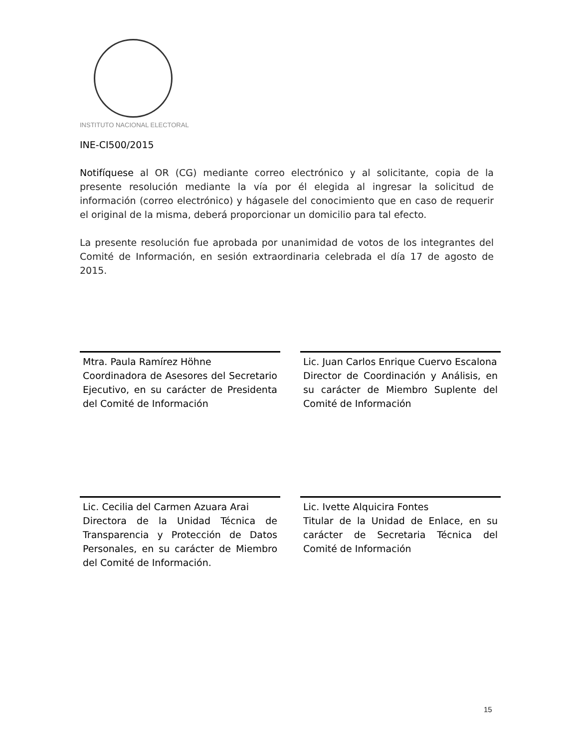INSTITUTO NACIONAL ELECTORAL
INE-CI500/2015
Notifíquese al OR (CG) mediante correo electrónico y al solicitante, copia de la presente resolución mediante la vía por él elegida al ingresar la solicitud de información (correo electrónico) y hágasele del conocimiento que en caso de requerir el original de la misma, deberá proporcionar un domicilio para tal efecto.
La presente resolución fue aprobada por unanimidad de votos de los integrantes del Comité de Información, en sesión extraordinaria celebrada el día 17 de agosto de 2015.
Mtra. Paula Ramírez Höhne
Coordinadora de Asesores del Secretario Ejecutivo, en su carácter de Presidenta del Comité de Información
Lic. Juan Carlos Enrique Cuervo Escalona
Director de Coordinación y Análisis, en su carácter de Miembro Suplente del Comité de Información
Lic. Cecilia del Carmen Azuara Arai
Directora de la Unidad Técnica de Transparencia y Protección de Datos Personales, en su carácter de Miembro del Comité de Información.
Lic. Ivette Alquicira Fontes
Titular de la Unidad de Enlace, en su carácter de Secretaria Técnica del Comité de Información
15